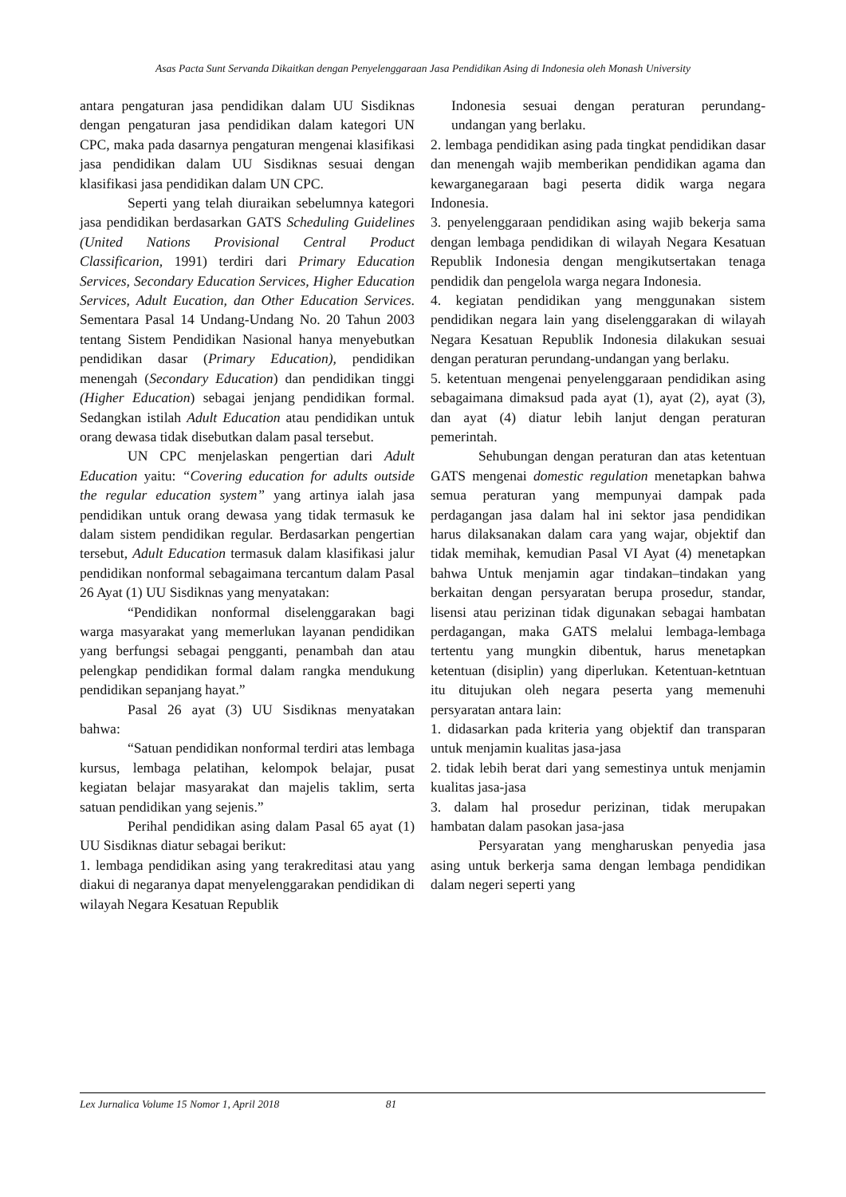Asas Pacta Sunt Servanda Dikaitkan dengan Penyelenggaraan Jasa Pendidikan Asing di Indonesia oleh Monash University
antara pengaturan jasa pendidikan dalam UU Sisdiknas dengan pengaturan jasa pendidikan dalam kategori UN CPC, maka pada dasarnya pengaturan mengenai klasifikasi jasa pendidikan dalam UU Sisdiknas sesuai dengan klasifikasi jasa pendidikan dalam UN CPC.
Seperti yang telah diuraikan sebelumnya kategori jasa pendidikan berdasarkan GATS Scheduling Guidelines (United Nations Provisional Central Product Classificarion, 1991) terdiri dari Primary Education Services, Secondary Education Services, Higher Education Services, Adult Eucation, dan Other Education Services. Sementara Pasal 14 Undang-Undang No. 20 Tahun 2003 tentang Sistem Pendidikan Nasional hanya menyebutkan pendidikan dasar (Primary Education), pendidikan menengah (Secondary Education) dan pendidikan tinggi (Higher Education) sebagai jenjang pendidikan formal. Sedangkan istilah Adult Education atau pendidikan untuk orang dewasa tidak disebutkan dalam pasal tersebut.
UN CPC menjelaskan pengertian dari Adult Education yaitu: “Covering education for adults outside the regular education system” yang artinya ialah jasa pendidikan untuk orang dewasa yang tidak termasuk ke dalam sistem pendidikan regular. Berdasarkan pengertian tersebut, Adult Education termasuk dalam klasifikasi jalur pendidikan nonformal sebagaimana tercantum dalam Pasal 26 Ayat (1) UU Sisdiknas yang menyatakan:
“Pendidikan nonformal diselenggarakan bagi warga masyarakat yang memerlukan layanan pendidikan yang berfungsi sebagai pengganti, penambah dan atau pelengkap pendidikan formal dalam rangka mendukung pendidikan sepanjang hayat.”
Pasal 26 ayat (3) UU Sisdiknas menyatakan bahwa:
“Satuan pendidikan nonformal terdiri atas lembaga kursus, lembaga pelatihan, kelompok belajar, pusat kegiatan belajar masyarakat dan majelis taklim, serta satuan pendidikan yang sejenis.”
Perihal pendidikan asing dalam Pasal 65 ayat (1) UU Sisdiknas diatur sebagai berikut:
1. lembaga pendidikan asing yang terakreditasi atau yang diakui di negaranya dapat menyelenggarakan pendidikan di wilayah Negara Kesatuan Republik
Indonesia sesuai dengan peraturan perundang-undangan yang berlaku.
2. lembaga pendidikan asing pada tingkat pendidikan dasar dan menengah wajib memberikan pendidikan agama dan kewarganegaraan bagi peserta didik warga negara Indonesia.
3. penyelenggaraan pendidikan asing wajib bekerja sama dengan lembaga pendidikan di wilayah Negara Kesatuan Republik Indonesia dengan mengikutsertakan tenaga pendidik dan pengelola warga negara Indonesia.
4. kegiatan pendidikan yang menggunakan sistem pendidikan negara lain yang diselenggarakan di wilayah Negara Kesatuan Republik Indonesia dilakukan sesuai dengan peraturan perundang-undangan yang berlaku.
5. ketentuan mengenai penyelenggaraan pendidikan asing sebagaimana dimaksud pada ayat (1), ayat (2), ayat (3), dan ayat (4) diatur lebih lanjut dengan peraturan pemerintah.
Sehubungan dengan peraturan dan atas ketentuan GATS mengenai domestic regulation menetapkan bahwa semua peraturan yang mempunyai dampak pada perdagangan jasa dalam hal ini sektor jasa pendidikan harus dilaksanakan dalam cara yang wajar, objektif dan tidak memihak, kemudian Pasal VI Ayat (4) menetapkan bahwa Untuk menjamin agar tindakan–tindakan yang berkaitan dengan persyaratan berupa prosedur, standar, lisensi atau perizinan tidak digunakan sebagai hambatan perdagangan, maka GATS melalui lembaga-lembaga tertentu yang mungkin dibentuk, harus menetapkan ketentuan (disiplin) yang diperlukan. Ketentuan-ketntuan itu ditujukan oleh negara peserta yang memenuhi persyaratan antara lain:
1. didasarkan pada kriteria yang objektif dan transparan untuk menjamin kualitas jasa-jasa
2. tidak lebih berat dari yang semestinya untuk menjamin kualitas jasa-jasa
3. dalam hal prosedur perizinan, tidak merupakan hambatan dalam pasokan jasa-jasa
Persyaratan yang mengharuskan penyedia jasa asing untuk berkerja sama dengan lembaga pendidikan dalam negeri seperti yang
Lex Jurnalica Volume 15 Nomor 1, April 2018 81